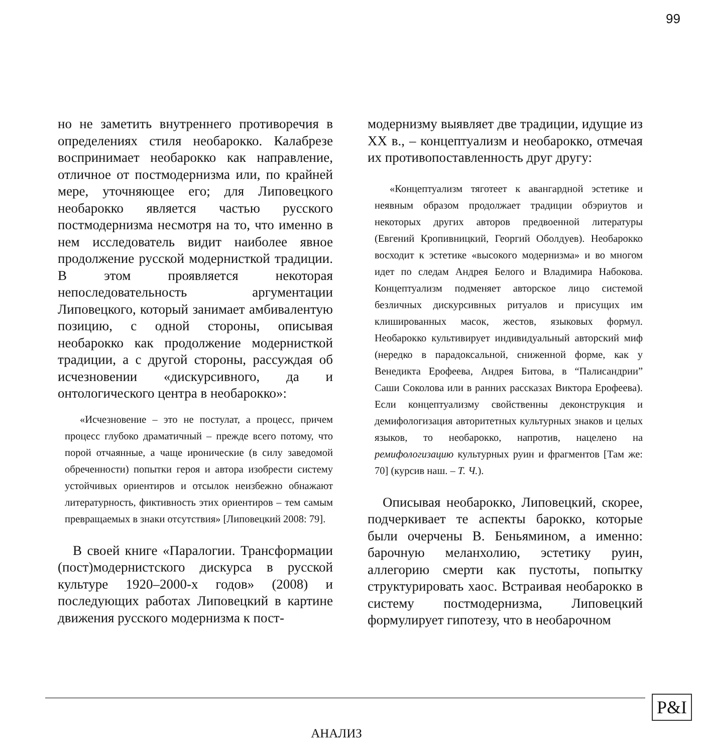99
но не заметить внутреннего противоречия в определениях стиля необарокко. Калабрезе воспринимает необарокко как направление, отличное от постмодернизма или, по крайней мере, уточняющее его; для Липовецкого необарокко является частью русского постмодернизма несмотря на то, что именно в нем исследователь видит наиболее явное продолжение русской модернисткой традиции. В этом проявляется некоторая непоследовательность аргументации Липовецкого, который занимает амбивалентую позицию, с одной стороны, описывая необарокко как продолжение модернисткой традиции, а с другой стороны, рассуждая об исчезновении «дискурсивного, да и онтологического центра в необарокко»:
«Исчезновение – это не постулат, а процесс, причем процесс глубоко драматичный – прежде всего потому, что порой отчаянные, а чаще иронические (в силу заведомой обреченности) попытки героя и автора изобрести систему устойчивых ориентиров и отсылок неизбежно обнажают литературность, фиктивность этих ориентиров – тем самым превращаемых в знаки отсутствия» [Липовецкий 2008: 79].
В своей книге «Паралогии. Трансформации (пост)модернистского дискурса в русской культуре 1920–2000-х годов» (2008) и последующих работах Липовецкий в картине движения русского модернизма к пост-
модернизму выявляет две традиции, идущие из XX в., – концептуализм и необарокко, отмечая их противопоставленность друг другу:
«Концептуализм тяготеет к авангардной эстетике и неявным образом продолжает традиции обэриутов и некоторых других авторов предвоенной литературы (Евгений Кропивницкий, Георгий Оболдуев). Необарокко восходит к эстетике «высокого модернизма» и во многом идет по следам Андрея Белого и Владимира Набокова. Концептуализм подменяет авторское лицо системой безличных дискурсивных ритуалов и присущих им клишированных масок, жестов, языковых формул. Необарокко культивирует индивидуальный авторский миф (нередко в парадоксальной, сниженной форме, как у Венедикта Ерофеева, Андрея Битова, в “Палисандрии” Саши Соколова или в ранних рассказах Виктора Ерофеева). Если концептуализму свойственны деконструкция и демифологизация авторитетных культурных знаков и целых языков, то необарокко, напротив, нацелено на ремифологизацию культурных руин и фрагментов [Там же: 70] (курсив наш. – Т. Ч.).
Описывая необарокко, Липовецкий, скорее, подчеркивает те аспекты барокко, которые были очерчены В. Беньямином, а именно: барочную меланхолию, эстетику руин, аллегорию смерти как пустоты, попытку структурировать хаос. Встраивая необарокко в систему постмодернизма, Липовецкий формулирует гипотезу, что в необарочном
АНАЛИЗ
P&I